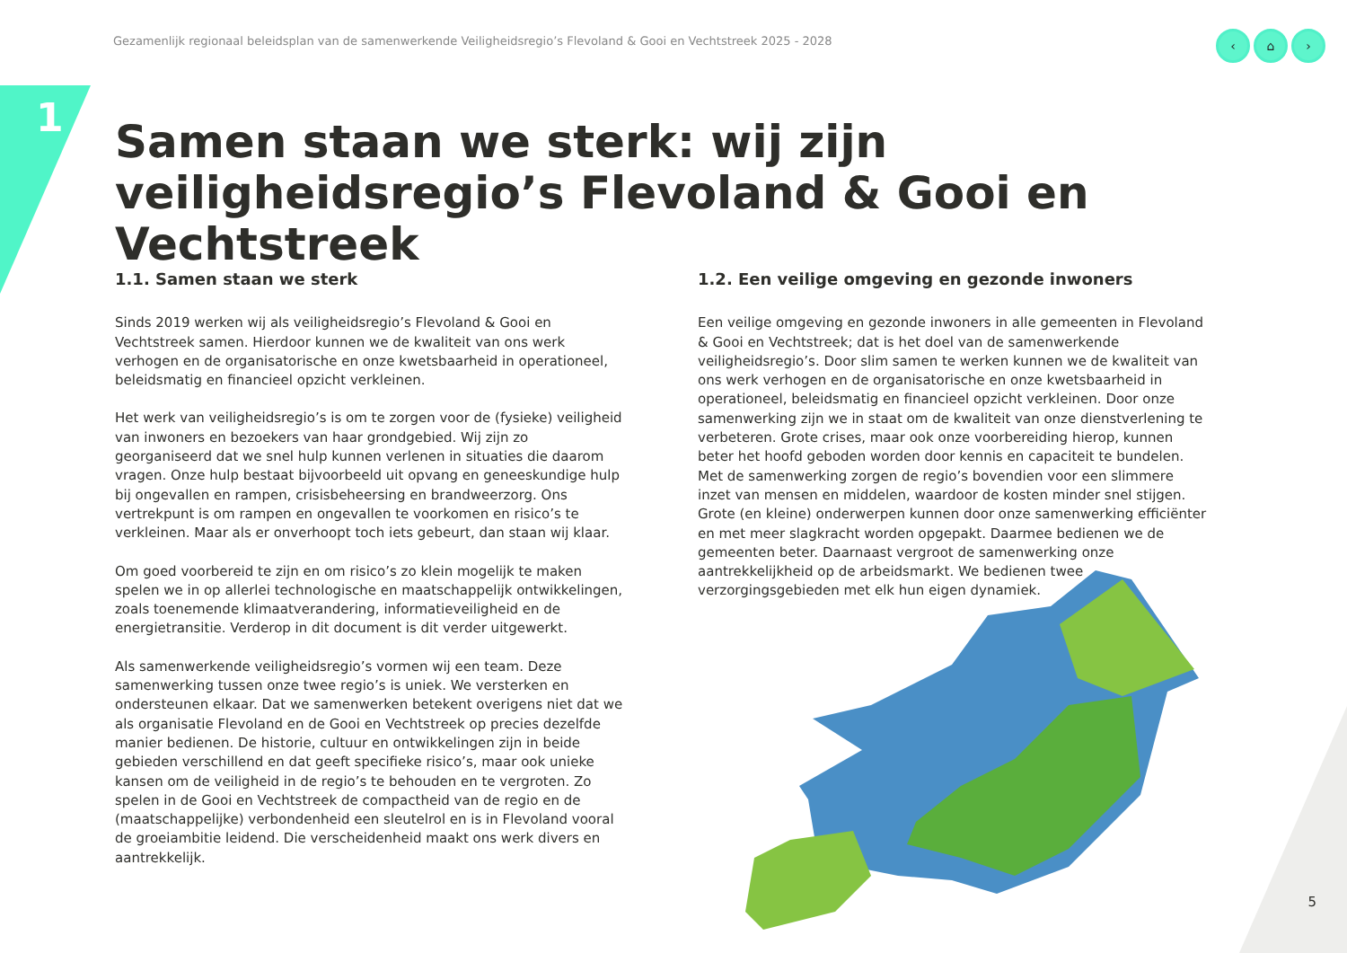Gezamenlijk regionaal beleidsplan van de samenwerkende Veiligheidsregio’s Flevoland & Gooi en Vechtstreek 2025 - 2028
‹ ⌂ ›
1
Samen staan we sterk: wij zijn veiligheidsregio’s Flevoland & Gooi en Vechtstreek
1.1. Samen staan we sterk
Sinds 2019 werken wij als veiligheidsregio’s Flevoland & Gooi en Vechtstreek samen. Hierdoor kunnen we de kwaliteit van ons werk verhogen en de organisatorische en onze kwetsbaarheid in operationeel, beleidsmatig en financieel opzicht verkleinen.
Het werk van veiligheidsregio’s is om te zorgen voor de (fysieke) veiligheid van inwoners en bezoekers van haar grondgebied. Wij zijn zo georganiseerd dat we snel hulp kunnen verlenen in situaties die daarom vragen. Onze hulp bestaat bijvoorbeeld uit opvang en geneeskundige hulp bij ongevallen en rampen, crisisbeheersing en brandweerzorg. Ons vertrekpunt is om rampen en ongevallen te voorkomen en risico’s te verkleinen. Maar als er onverhoopt toch iets gebeurt, dan staan wij klaar.
Om goed voorbereid te zijn en om risico’s zo klein mogelijk te maken spelen we in op allerlei technologische en maatschappelijk ontwikkelingen, zoals toenemende klimaatverandering, informatieveiligheid en de energietransitie. Verderop in dit document is dit verder uitgewerkt.
Als samenwerkende veiligheidsregio’s vormen wij een team. Deze samenwerking tussen onze twee regio’s is uniek. We versterken en ondersteunen elkaar. Dat we samenwerken betekent overigens niet dat we als organisatie Flevoland en de Gooi en Vechtstreek op precies dezelfde manier bedienen. De historie, cultuur en ontwikkelingen zijn in beide gebieden verschillend en dat geeft specifieke risico’s, maar ook unieke kansen om de veiligheid in de regio’s te behouden en te vergroten. Zo spelen in de Gooi en Vechtstreek de compactheid van de regio en de (maatschappelijke) verbondenheid een sleutelrol en is in Flevoland vooral de groeiambitie leidend. Die verscheidenheid maakt ons werk divers en aantrekkelijk.
1.2. Een veilige omgeving en gezonde inwoners
Een veilige omgeving en gezonde inwoners in alle gemeenten in Flevoland & Gooi en Vechtstreek; dat is het doel van de samenwerkende veiligheidsregio’s. Door slim samen te werken kunnen we de kwaliteit van ons werk verhogen en de organisatorische en onze kwetsbaarheid in operationeel, beleidsmatig en financieel opzicht verkleinen. Door onze samenwerking zijn we in staat om de kwaliteit van onze dienstverlening te verbeteren. Grote crises, maar ook onze voorbereiding hierop, kunnen beter het hoofd geboden worden door kennis en capaciteit te bundelen. Met de samenwerking zorgen de regio’s bovendien voor een slimmere inzet van mensen en middelen, waardoor de kosten minder snel stijgen. Grote (en kleine) onderwerpen kunnen door onze samenwerking efficiënter en met meer slagkracht worden opgepakt. Daarmee bedienen we de gemeenten beter. Daarnaast vergroot de samenwerking onze aantrekkelijkheid op de arbeidsmarkt. We bedienen twee verzorgingsgebieden met elk hun eigen dynamiek.
5